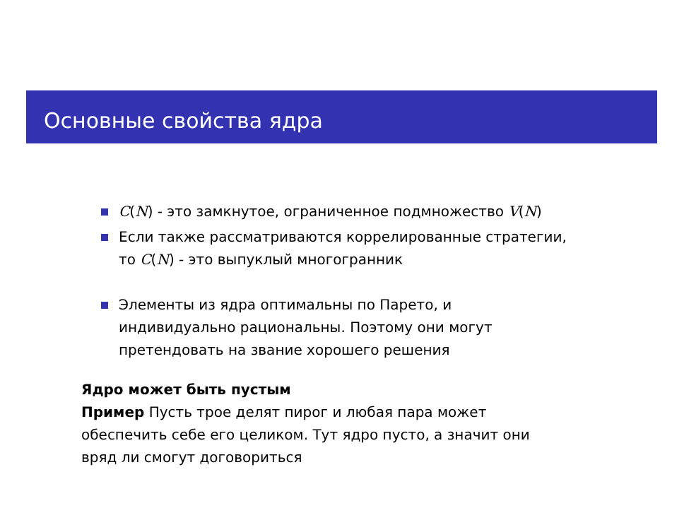Основные свойства ядра
C(N) - это замкнутое, ограниченное подмножество V(N)
Если также рассматриваются коррелированные стратегии,
то C(N) - это выпуклый многогранник
Элементы из ядра оптимальны по Парето, и
индивидуально рациональны. Поэтому они могут
претендовать на звание хорошего решения
Ядро может быть пустым
Пример Пусть трое делят пирог и любая пара может
обеспечить себе его целиком. Тут ядро пусто, а значит они
вряд ли смогут договориться